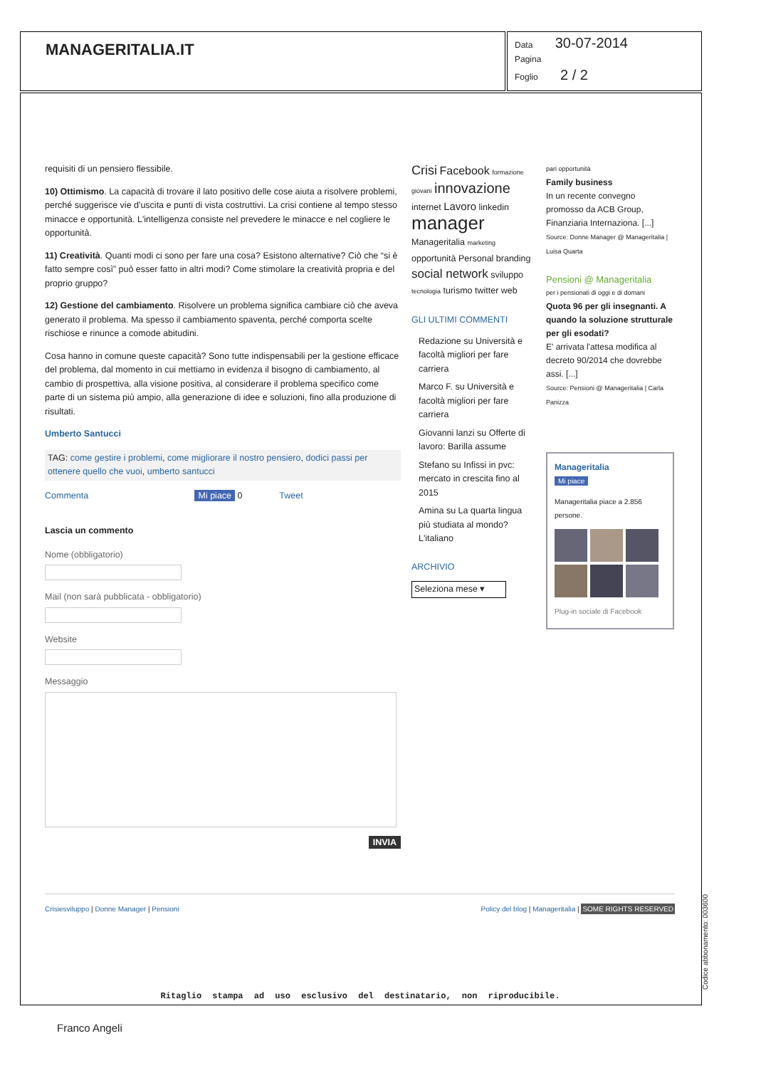MANAGERITALIA.IT
Data 30-07-2014
Pagina
Foglio 2 / 2
requisiti di un pensiero flessibile.
10) Ottimismo. La capacità di trovare il lato positivo delle cose aiuta a risolvere problemi, perché suggerisce vie d'uscita e punti di vista costruttivi. La crisi contiene al tempo stesso minacce e opportunità. L'intelligenza consiste nel prevedere le minacce e nel cogliere le opportunità.
11) Creatività. Quanti modi ci sono per fare una cosa? Esistono alternative? Ciò che “si è fatto sempre così” può esser fatto in altri modi? Come stimolare la creatività propria e del proprio gruppo?
12) Gestione del cambiamento. Risolvere un problema significa cambiare ciò che aveva generato il problema. Ma spesso il cambiamento spaventa, perché comporta scelte rischiose e rinunce a comode abitudini.
Cosa hanno in comune queste capacità? Sono tutte indispensabili per la gestione efficace del problema, dal momento in cui mettiamo in evidenza il bisogno di cambiamento, al cambio di prospettiva, alla visione positiva, al considerare il problema specifico come parte di un sistema più ampio, alla generazione di idee e soluzioni, fino alla produzione di risultati.
Umberto Santucci
TAG: come gestire i problemi, come migliorare il nostro pensiero, dodici passi per ottenere quello che vuoi, umberto santucci
Commenta Mi piace 0 Tweet
Lascia un commento
Nome (obbligatorio)
Mail (non sarà pubblicata - obbligatorio)
Website
Messaggio
INVIA
Crisi Facebook formazione giovani innovazione internet Lavoro linkedin manager Manageritalia marketing opportunità Personal branding social network sviluppo tecnologia turismo twitter web
GLI ULTIMI COMMENTI
Redazione su Università e facoltà migliori per fare carriera
Marco F. su Università e facoltà migliori per fare carriera
Giovanni lanzi su Offerte di lavoro: Barilla assume
Stefano su Infissi in pvc: mercato in crescita fino al 2015
Amina su La quarta lingua più studiata al mondo? L'italiano
ARCHIVIO
Seleziona mese ▾
pari opportunità
Family business
In un recente convegno promosso da ACB Group, Finanziaria Internaziona. [...]
Source: Donne Manager @ Manageritalia | Luisa Quarta
Pensioni @ Manageritalia
per i pensionati di oggi e di domani
Quota 96 per gli insegnanti. A quando la soluzione strutturale per gli esodati?
E' arrivata l'attesa modifica al decreto 90/2014 che dovrebbe assi. [...]
Source: Pensioni @ Manageritalia | Carla Panizza
Manageritalia
Mi piace
Manageritalia piace a 2.856 persone.
Plug-in sociale di Facebook
Crisiesviluppo | Donne Manager | Pensioni Policy del blog | Manageritalia | SOME RIGHTS RESERVED
Ritaglio stampa ad uso esclusivo del destinatario, non riproducibile.
Franco Angeli
Codice abbonamento: 003600